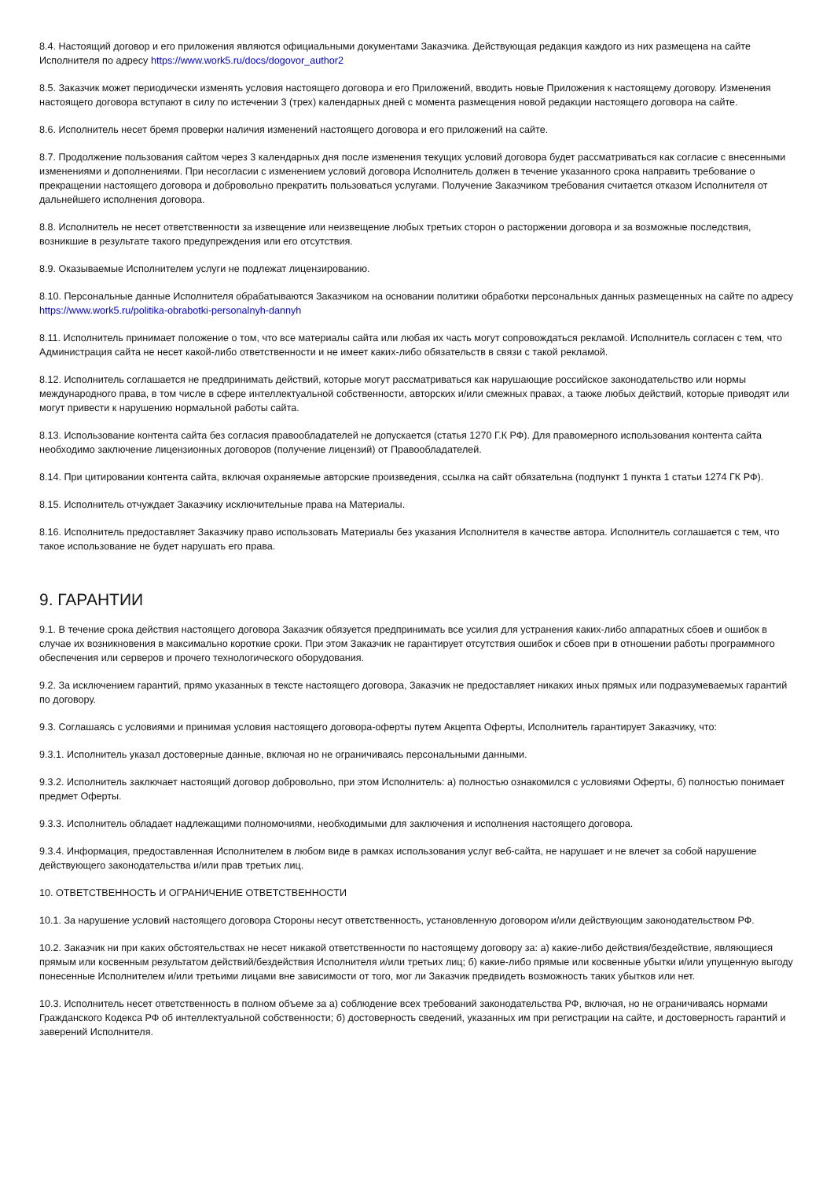8.4. Настоящий договор и его приложения являются официальными документами Заказчика. Действующая редакция каждого из них размещена на сайте Исполнителя по адресу https://www.work5.ru/docs/dogovor_author2
8.5. Заказчик может периодически изменять условия настоящего договора и его Приложений, вводить новые Приложения к настоящему договору. Изменения настоящего договора вступают в силу по истечении 3 (трех) календарных дней с момента размещения новой редакции настоящего договора на сайте.
8.6. Исполнитель несет бремя проверки наличия изменений настоящего договора и его приложений на сайте.
8.7. Продолжение пользования сайтом через 3 календарных дня после изменения текущих условий договора будет рассматриваться как согласие с внесенными изменениями и дополнениями. При несогласии с изменением условий договора Исполнитель должен в течение указанного срока направить требование о прекращении настоящего договора и добровольно прекратить пользоваться услугами. Получение Заказчиком требования считается отказом Исполнителя от дальнейшего исполнения договора.
8.8. Исполнитель не несет ответственности за извещение или неизвещение любых третьих сторон о расторжении договора и за возможные последствия, возникшие в результате такого предупреждения или его отсутствия.
8.9. Оказываемые Исполнителем услуги не подлежат лицензированию.
8.10. Персональные данные Исполнителя обрабатываются Заказчиком на основании политики обработки персональных данных размещенных на сайте по адресу https://www.work5.ru/politika-obrabotki-personalnyh-dannyh
8.11. Исполнитель принимает положение о том, что все материалы сайта или любая их часть могут сопровождаться рекламой. Исполнитель согласен с тем, что Администрация сайта не несет какой-либо ответственности и не имеет каких-либо обязательств в связи с такой рекламой.
8.12. Исполнитель соглашается не предпринимать действий, которые могут рассматриваться как нарушающие российское законодательство или нормы международного права, в том числе в сфере интеллектуальной собственности, авторских и/или смежных правах, а также любых действий, которые приводят или могут привести к нарушению нормальной работы сайта.
8.13. Использование контента сайта без согласия правообладателей не допускается (статья 1270 Г.К РФ). Для правомерного использования контента сайта необходимо заключение лицензионных договоров (получение лицензий) от Правообладателей.
8.14. При цитировании контента сайта, включая охраняемые авторские произведения, ссылка на сайт обязательна (подпункт 1 пункта 1 статьи 1274 ГК РФ).
8.15. Исполнитель отчуждает Заказчику исключительные права на Материалы.
8.16. Исполнитель предоставляет Заказчику право использовать Материалы без указания Исполнителя в качестве автора. Исполнитель соглашается с тем, что такое использование не будет нарушать его права.
9. ГАРАНТИИ
9.1. В течение срока действия настоящего договора Заказчик обязуется предпринимать все усилия для устранения каких-либо аппаратных сбоев и ошибок в случае их возникновения в максимально короткие сроки. При этом Заказчик не гарантирует отсутствия ошибок и сбоев при в отношении работы программного обеспечения или серверов и прочего технологического оборудования.
9.2. За исключением гарантий, прямо указанных в тексте настоящего договора, Заказчик не предоставляет никаких иных прямых или подразумеваемых гарантий по договору.
9.3. Соглашаясь с условиями и принимая условия настоящего договора-оферты путем Акцепта Оферты, Исполнитель гарантирует Заказчику, что:
9.3.1. Исполнитель указал достоверные данные, включая но не ограничиваясь персональными данными.
9.3.2. Исполнитель заключает настоящий договор добровольно, при этом Исполнитель: а) полностью ознакомился с условиями Оферты, б) полностью понимает предмет Оферты.
9.3.3. Исполнитель обладает надлежащими полномочиями, необходимыми для заключения и исполнения настоящего договора.
9.3.4. Информация, предоставленная Исполнителем в любом виде в рамках использования услуг веб-сайта, не нарушает и не влечет за собой нарушение действующего законодательства и/или прав третьих лиц.
10. ОТВЕТСТВЕННОСТЬ И ОГРАНИЧЕНИЕ ОТВЕТСТВЕННОСТИ
10.1. За нарушение условий настоящего договора Стороны несут ответственность, установленную договором и/или действующим законодательством РФ.
10.2. Заказчик ни при каких обстоятельствах не несет никакой ответственности по настоящему договору за: а) какие-либо действия/бездействие, являющиеся прямым или косвенным результатом действий/бездействия Исполнителя и/или третьих лиц; б) какие-либо прямые или косвенные убытки и/или упущенную выгоду понесенные Исполнителем и/или третьими лицами вне зависимости от того, мог ли Заказчик предвидеть возможность таких убытков или нет.
10.3. Исполнитель несет ответственность в полном объеме за а) соблюдение всех требований законодательства РФ, включая, но не ограничиваясь нормами Гражданского Кодекса РФ об интеллектуальной собственности; б) достоверность сведений, указанных им при регистрации на сайте, и достоверность гарантий и заверений Исполнителя.